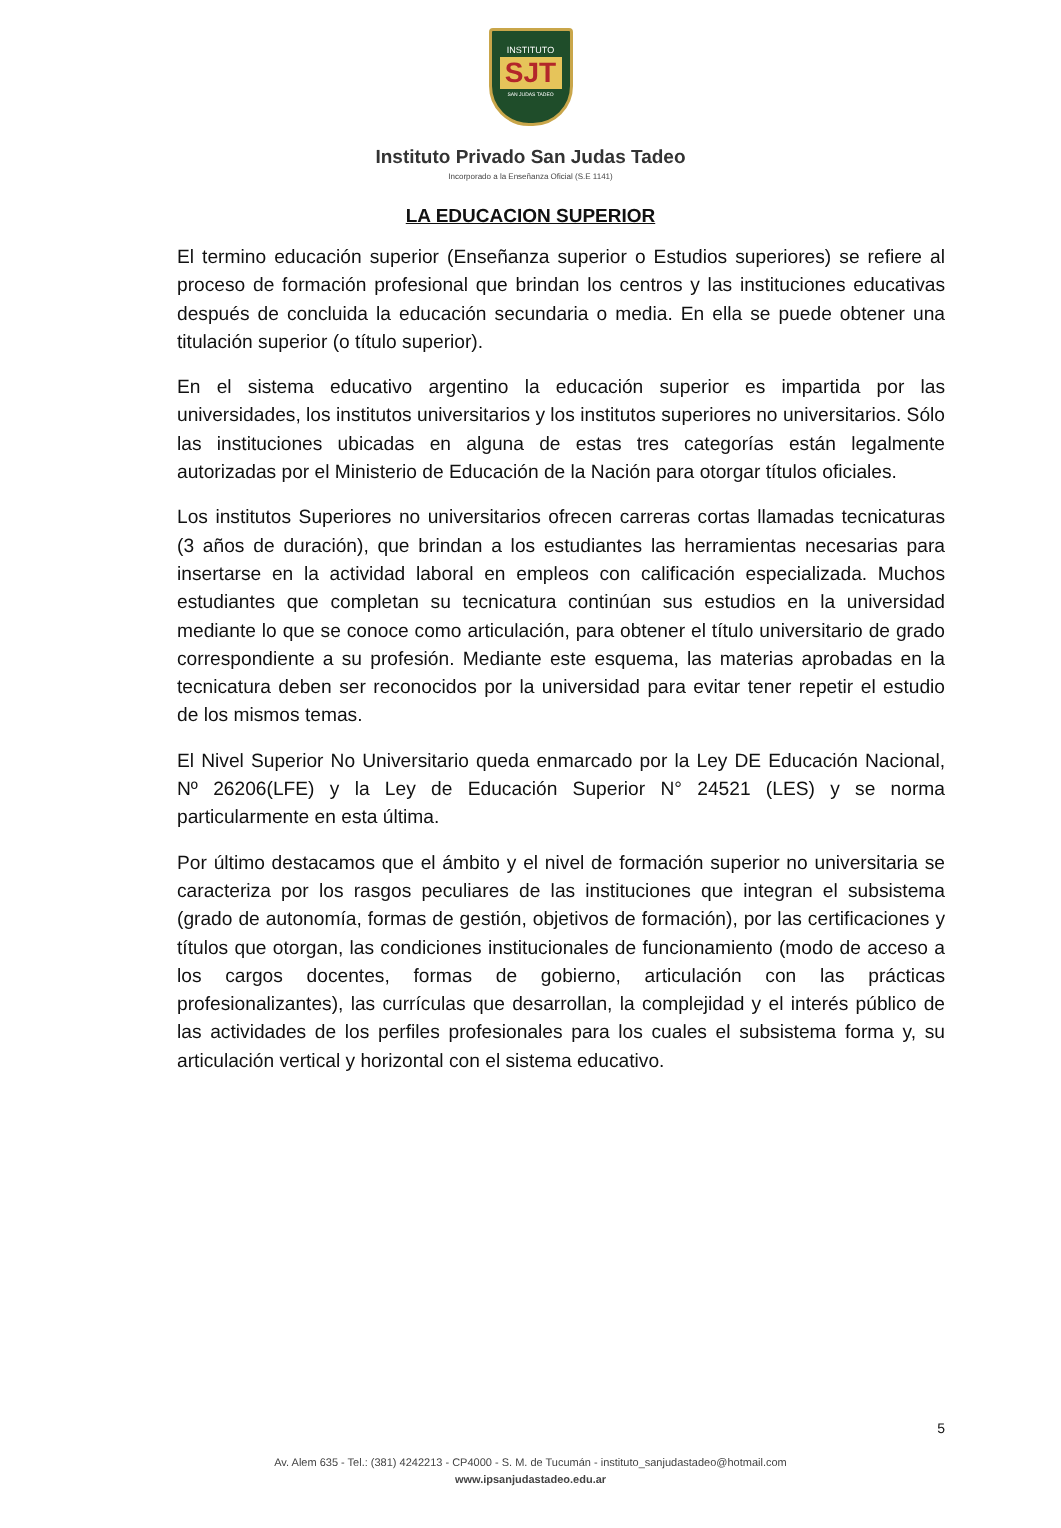INSTITUTO
SJT
SAN JUDAS TADEO
Instituto Privado San Judas Tadeo
Incorporado a la Enseñanza Oficial (S.E 1141)
LA EDUCACION SUPERIOR
El termino educación superior (Enseñanza superior o Estudios superiores) se refiere al proceso de formación profesional que brindan los centros y las instituciones educativas después de concluida la educación secundaria o media. En ella se puede obtener una titulación superior (o título superior).
En el sistema educativo argentino la educación superior es impartida por las universidades, los institutos universitarios y los institutos superiores no universitarios. Sólo las instituciones ubicadas en alguna de estas tres categorías están legalmente autorizadas por el Ministerio de Educación de la Nación para otorgar títulos oficiales.
Los institutos Superiores no universitarios ofrecen carreras cortas llamadas tecnicaturas (3 años de duración), que brindan a los estudiantes las herramientas necesarias para insertarse en la actividad laboral en empleos con calificación especializada. Muchos estudiantes que completan su tecnicatura continúan sus estudios en la universidad mediante lo que se conoce como articulación, para obtener el título universitario de grado correspondiente a su profesión. Mediante este esquema, las materias aprobadas en la tecnicatura deben ser reconocidos por la universidad para evitar tener repetir el estudio de los mismos temas.
El Nivel Superior No Universitario queda enmarcado por la Ley DE Educación Nacional, Nº 26206(LFE) y la Ley de Educación Superior N° 24521 (LES) y se norma particularmente en esta última.
Por último destacamos que el ámbito y el nivel de formación superior no universitaria se caracteriza por los rasgos peculiares de las instituciones que integran el subsistema (grado de autonomía, formas de gestión, objetivos de formación), por las certificaciones y títulos que otorgan, las condiciones institucionales de funcionamiento (modo de acceso a los cargos docentes, formas de gobierno, articulación con las prácticas profesionalizantes), las currículas que desarrollan, la complejidad y el interés público de las actividades de los perfiles profesionales para los cuales el subsistema forma y, su articulación vertical y horizontal con el sistema educativo.
5
Av. Alem 635 - Tel.: (381) 4242213 - CP4000 - S. M. de Tucumán - instituto_sanjudastadeo@hotmail.com
www.ipsanjudastadeo.edu.ar